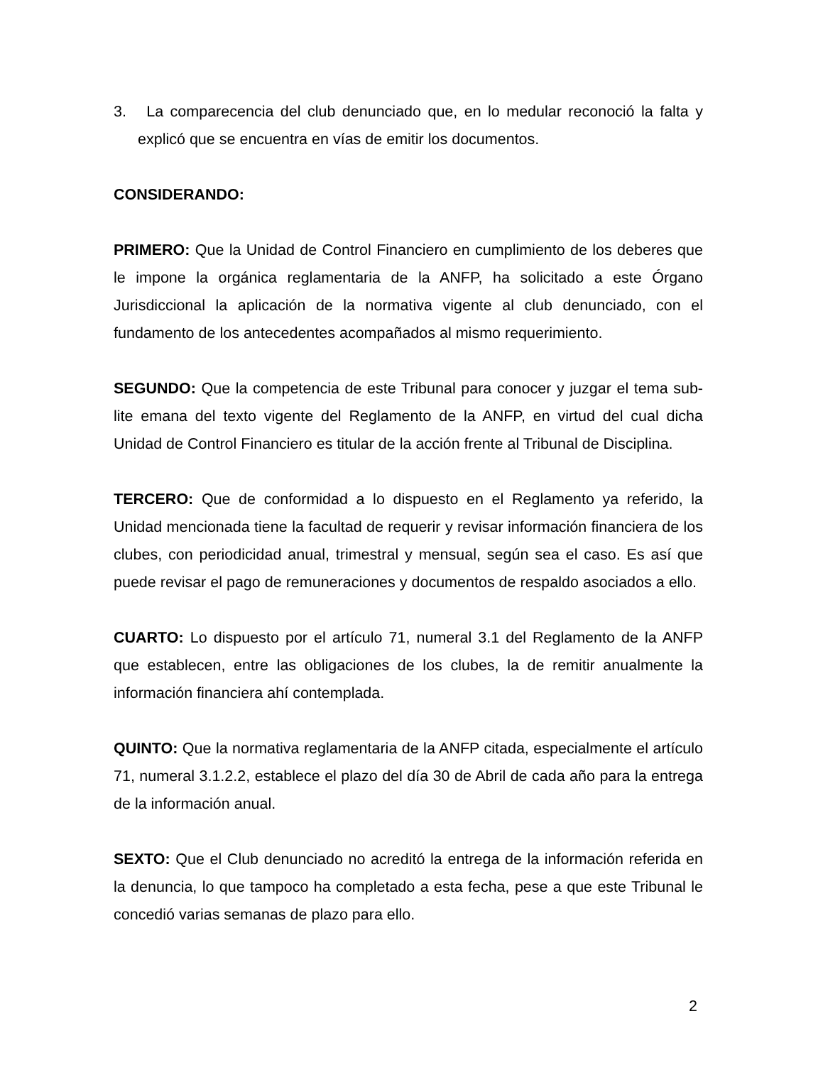3. La comparecencia del club denunciado que, en lo medular reconoció la falta y explicó que se encuentra en vías de emitir los documentos.
CONSIDERANDO:
PRIMERO: Que la Unidad de Control Financiero en cumplimiento de los deberes que le impone la orgánica reglamentaria de la ANFP, ha solicitado a este Órgano Jurisdiccional la aplicación de la normativa vigente al club denunciado, con el fundamento de los antecedentes acompañados al mismo requerimiento.
SEGUNDO: Que la competencia de este Tribunal para conocer y juzgar el tema sub-lite emana del texto vigente del Reglamento de la ANFP, en virtud del cual dicha Unidad de Control Financiero es titular de la acción frente al Tribunal de Disciplina.
TERCERO: Que de conformidad a lo dispuesto en el Reglamento ya referido, la Unidad mencionada tiene la facultad de requerir y revisar información financiera de los clubes, con periodicidad anual, trimestral y mensual, según sea el caso. Es así que puede revisar el pago de remuneraciones y documentos de respaldo asociados a ello.
CUARTO: Lo dispuesto por el artículo 71, numeral 3.1 del Reglamento de la ANFP que establecen, entre las obligaciones de los clubes, la de remitir anualmente la información financiera ahí contemplada.
QUINTO: Que la normativa reglamentaria de la ANFP citada, especialmente el artículo 71, numeral 3.1.2.2, establece el plazo del día 30 de Abril de cada año para la entrega de la información anual.
SEXTO: Que el Club denunciado no acreditó la entrega de la información referida en la denuncia, lo que tampoco ha completado a esta fecha, pese a que este Tribunal le concedió varias semanas de plazo para ello.
2